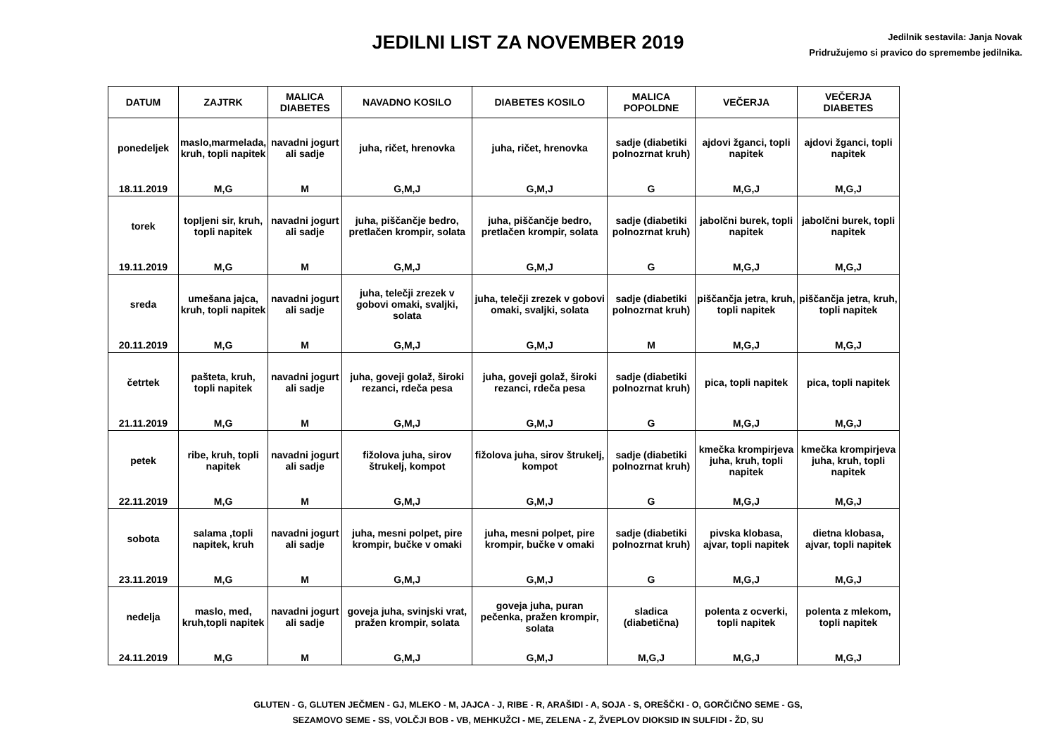JEDILNI LIST ZA NOVEMBER 2019
Jedilnik sestavila: Janja Novak
Pridružujemo si pravico do spremembe jedilnika.
| DATUM | ZAJTRK | MALICA DIABETES | NAVADNO KOSILO | DIABETES KOSILO | MALICA POPOLDNE | VEČERJA | VEČERJA DIABETES |
| --- | --- | --- | --- | --- | --- | --- | --- |
| ponedeljek | maslo,marmelada, kruh, topli napitek | navadni jogurt ali sadje | juha, ričet, hrenovka | juha, ričet, hrenovka | sadje (diabetiki polnozrnat kruh) | ajdovi žganci, topli napitek | ajdovi žganci, topli napitek |
| 18.11.2019 | M,G | M | G,M,J | G,M,J | G | M,G,J | M,G,J |
| torek | topljeni sir, kruh, topli napitek | navadni jogurt ali sadje | juha, piščančje bedro, pretlačen krompir, solata | juha, piščančje bedro, pretlačen krompir, solata | sadje (diabetiki polnozrnat kruh) | jabolčni burek, topli napitek | jabolčni burek, topli napitek |
| 19.11.2019 | M,G | M | G,M,J | G,M,J | G | M,G,J | M,G,J |
| sreda | umešana jajca, kruh, topli napitek | navadni jogurt ali sadje | juha, telečji zrezek v gobovi omaki, svaljki, solata | juha, telečji zrezek v gobovi omaki, svaljki, solata | sadje (diabetiki polnozrnat kruh) | piščančja jetra, kruh, topli napitek | piščančja jetra, kruh, topli napitek |
| 20.11.2019 | M,G | M | G,M,J | G,M,J | M | M,G,J | M,G,J |
| četrtek | pašteta, kruh, topli napitek | navadni jogurt ali sadje | juha, goveji golaž, široki rezanci, rdeča pesa | juha, goveji golaž, široki rezanci, rdeča pesa | sadje (diabetiki polnozrnat kruh) | pica, topli napitek | pica, topli napitek |
| 21.11.2019 | M,G | M | G,M,J | G,M,J | G | M,G,J | M,G,J |
| petek | ribe, kruh, topli napitek | navadni jogurt ali sadje | fižolova juha, sirov štrukelj, kompot | fižolova juha, sirov štrukelj, kompot | sadje (diabetiki polnozrnat kruh) | kmečka krompirjeva juha, kruh, topli napitek | kmečka krompirjeva juha, kruh, topli napitek |
| 22.11.2019 | M,G | M | G,M,J | G,M,J | G | M,G,J | M,G,J |
| sobota | salama ,topli napitek, kruh | navadni jogurt ali sadje | juha, mesni polpet, pire krompir, bučke v omaki | juha, mesni polpet, pire krompir, bučke v omaki | sadje (diabetiki polnozrnat kruh) | pivska klobasa, ajvar, topli napitek | dietna klobasa, ajvar, topli napitek |
| 23.11.2019 | M,G | M | G,M,J | G,M,J | G | M,G,J | M,G,J |
| nedelja | maslo, med, kruh,topli napitek | navadni jogurt ali sadje | goveja juha, svinjski vrat, pražen krompir, solata | goveja juha, puran pečenka, pražen krompir, solata | sladica (diabetična) | polenta z ocverki, topli napitek | polenta z mlekom, topli napitek |
| 24.11.2019 | M,G | M | G,M,J | G,M,J | M,G,J | M,G,J | M,G,J |
GLUTEN - G, GLUTEN JEČMEN - GJ, MLEKO - M, JAJCA - J, RIBE - R, ARAŠIDI - A, SOJA - S, OREŠČKI - O, GORČIČNO SEME - GS,
SEZAMOVO SEME - SS, VOLČJI BOB - VB, MEHKUŽCI - ME, ZELENA - Z, ŽVEPLOV DIOKSID IN SULFIDI - ŽD, SU